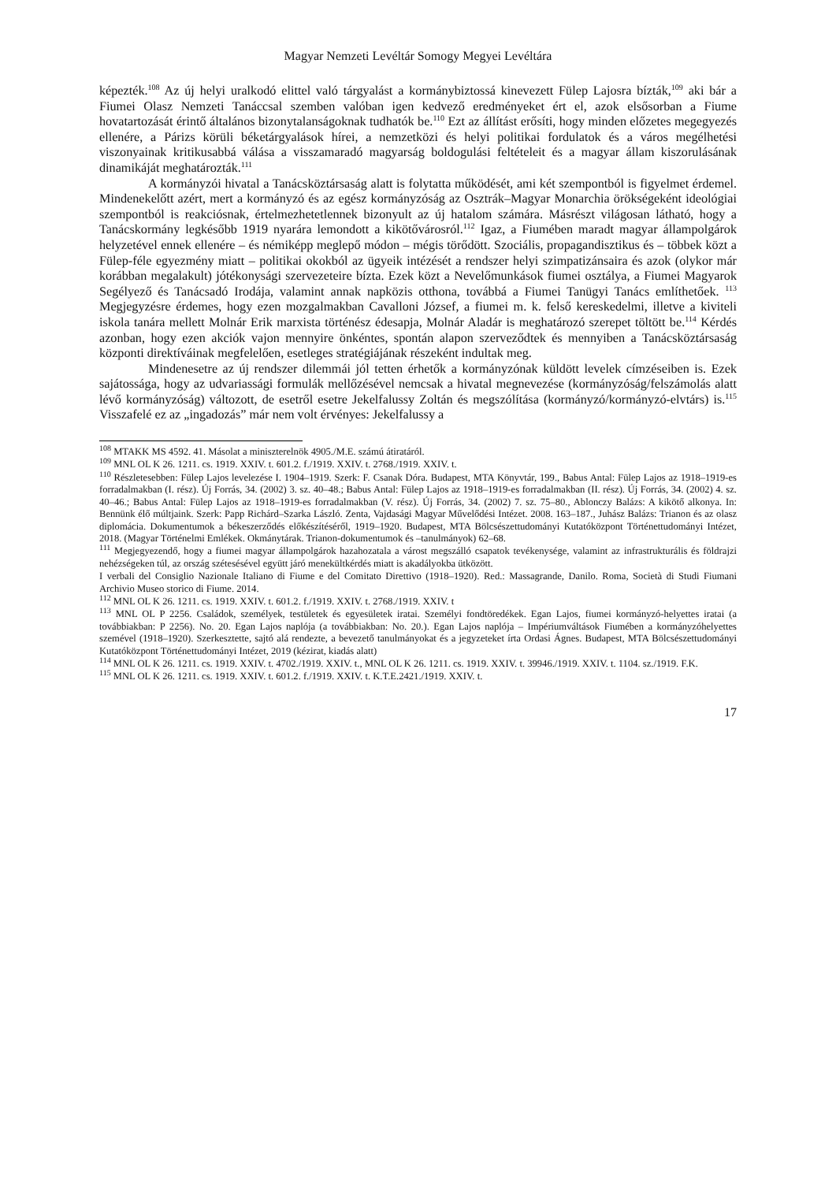Magyar Nemzeti Levéltár Somogy Megyei Levéltára
képezték.<sup>108</sup> Az új helyi uralkodó elittel való tárgyalást a kormánybiztossá kinevezett Fülep Lajosra bízták,<sup>109</sup> aki bár a Fiumei Olasz Nemzeti Tanáccsal szemben valóban igen kedvező eredményeket ért el, azok elsősorban a Fiume hovatartozását érintő általános bizonytalanságoknak tudhatók be.<sup>110</sup> Ezt az állítást erősíti, hogy minden előzetes megegyezés ellenére, a Párizs körüli béketárgyalások hírei, a nemzetközi és helyi politikai fordulatok és a város megélhetési viszonyainak kritikusabbá válása a visszamaradó magyarság boldogulási feltételeit és a magyar állam kiszorulásának dinamikáját meghatározták.<sup>111</sup>
A kormányzói hivatal a Tanácsköztársaság alatt is folytatta működését, ami két szempontból is figyelmet érdemel. Mindenekelőtt azért, mert a kormányzó és az egész kormányzóság az Osztrák–Magyar Monarchia örökségeként ideológiai szempontból is reakciósnak, értelmezhetetlennek bizonyult az új hatalom számára. Másrészt világosan látható, hogy a Tanácskormány legkésőbb 1919 nyarára lemondott a kikötővárosról.<sup>112</sup> Igaz, a Fiumében maradt magyar állampolgárok helyzetével ennek ellenére – és némiképp meglepő módon – mégis törődött. Szociális, propagandisztikus és – többek közt a Fülep-féle egyezmény miatt – politikai okokból az ügyeik intézését a rendszer helyi szimpatizánsaira és azok (olykor már korábban megalakult) jótékonysági szervezeteire bízta. Ezek közt a Nevelőmunkások fiumei osztálya, a Fiumei Magyarok Segélyező és Tanácsadó Irodája, valamint annak napközis otthona, továbbá a Fiumei Tanügyi Tanács említhetőek. <sup>113</sup> Megjegyzésre érdemes, hogy ezen mozgalmakban Cavalloni József, a fiumei m. k. felső kereskedelmi, illetve a kiviteli iskola tanára mellett Molnár Erik marxista történész édesapja, Molnár Aladár is meghatározó szerepet töltött be.<sup>114</sup> Kérdés azonban, hogy ezen akciók vajon mennyire önkéntes, spontán alapon szerveződtek és mennyiben a Tanácsköztársaság központi direktíváinak megfelelően, esetleges stratégiájának részeként indultak meg.
Mindenesetre az új rendszer dilemmái jól tetten érhetők a kormányzónak küldött levelek címzéseiben is. Ezek sajátossága, hogy az udvariassági formulák mellőzésével nemcsak a hivatal megnevezése (kormányzóság/felszámolás alatt lévő kormányzóság) változott, de esetről esetre Jekelfalussy Zoltán és megszólítása (kormányzó/kormányzó-elvtárs) is.<sup>115</sup> Visszafelé ez az „ingadozás” már nem volt érvényes: Jekelfalussy a
<sup>108</sup> MTAKK MS 4592. 41. Másolat a miniszterelnök 4905./M.E. számú átiratáról.
<sup>109</sup> MNL OL K 26. 1211. cs. 1919. XXIV. t. 601.2. f./1919. XXIV. t. 2768./1919. XXIV. t.
<sup>110</sup> Részletesebben: Fülep Lajos levelezése I. 1904–1919. Szerk: F. Csanak Dóra. Budapest, MTA Könyvtár, 199., Babus Antal: Fülep Lajos az 1918–1919-es forradalmakban (I. rész). Új Forrás, 34. (2002) 3. sz. 40–48.; Babus Antal: Fülep Lajos az 1918–1919-es forradalmakban (II. rész). Új Forrás, 34. (2002) 4. sz. 40–46.; Babus Antal: Fülep Lajos az 1918–1919-es forradalmakban (V. rész). Új Forrás, 34. (2002) 7. sz. 75–80., Ablonczy Balázs: A kikötő alkonya. In: Bennünk élő múltjaink. Szerk: Papp Richárd–Szarka László. Zenta, Vajdasági Magyar Művelődési Intézet. 2008. 163–187., Juhász Balázs: Trianon és az olasz diplomácia. Dokumentumok a békeszerződés előkészítéséről, 1919–1920. Budapest, MTA Bölcsészettudományi Kutatóközpont Történettudományi Intézet, 2018. (Magyar Történelmi Emlékek. Okmánytárak. Trianon-dokumentumok és –tanulmányok) 62–68.
<sup>111</sup> Megjegyezendő, hogy a fiumei magyar állampolgárok hazahozatala a várost megszálló csapatok tevékenysége, valamint az infrastrukturális és földrajzi nehézségeken túl, az ország szétesésével együtt járó menekültkérdés miatt is akadályokba ütközött.
I verbali del Consiglio Nazionale Italiano di Fiume e del Comitato Direttivo (1918–1920). Red.: Massagrande, Danilo. Roma, Società di Studi Fiumani Archivio Museo storico di Fiume. 2014.
<sup>112</sup> MNL OL K 26. 1211. cs. 1919. XXIV. t. 601.2. f./1919. XXIV. t. 2768./1919. XXIV. t
<sup>113</sup> MNL OL P 2256. Családok, személyek, testületek és egyesületek iratai. Személyi fondtöredékek. Egan Lajos, fiumei kormányzó-helyettes iratai (a továbbiakban: P 2256). No. 20. Egan Lajos naplója (a továbbiakban: No. 20.). Egan Lajos naplója – Impériumváltások Fiumében a kormányzóhelyettes szemével (1918–1920). Szerkesztette, sajtó alá rendezte, a bevezető tanulmányokat és a jegyzeteket írta Ordasi Ágnes. Budapest, MTA Bölcsészettudományi Kutatóközpont Történettudományi Intézet, 2019 (kézirat, kiadás alatt)
<sup>114</sup> MNL OL K 26. 1211. cs. 1919. XXIV. t. 4702./1919. XXIV. t., MNL OL K 26. 1211. cs. 1919. XXIV. t. 39946./1919. XXIV. t. 1104. sz./1919. F.K.
<sup>115</sup> MNL OL K 26. 1211. cs. 1919. XXIV. t. 601.2. f./1919. XXIV. t. K.T.E.2421./1919. XXIV. t.
17